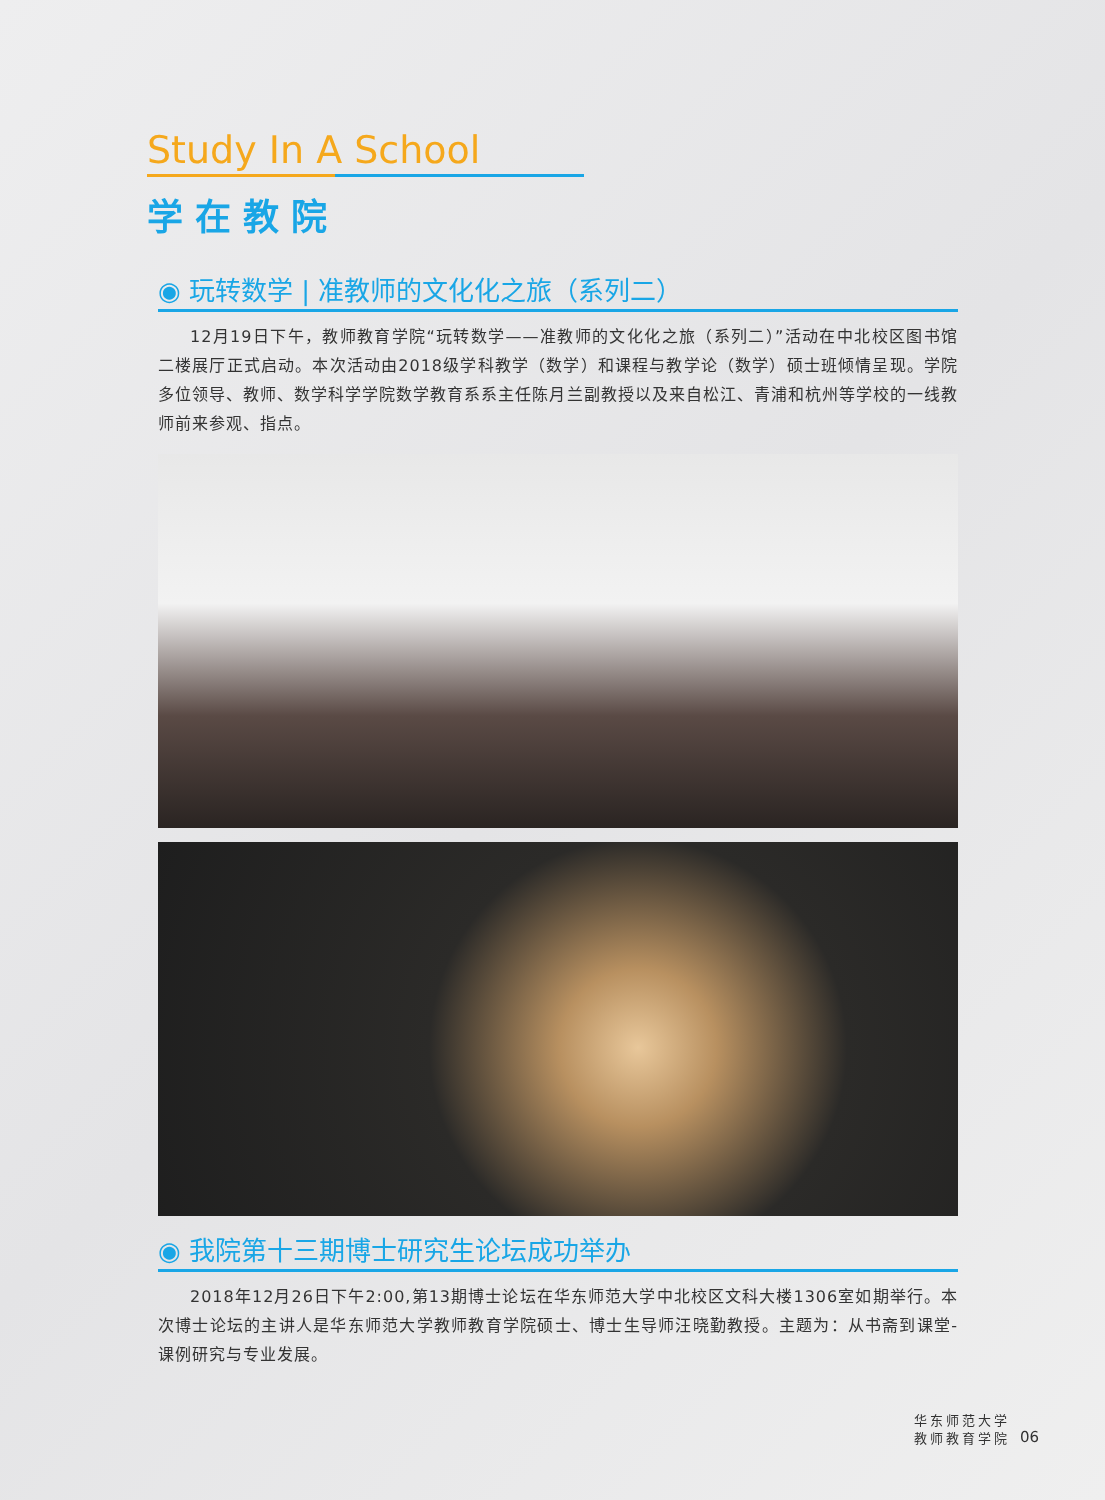Study In A School
学在教院
◉ 玩转数学 | 准教师的文化化之旅（系列二）
12月19日下午，教师教育学院“玩转数学——准教师的文化化之旅（系列二）”活动在中北校区图书馆二楼展厅正式启动。本次活动由2018级学科教学（数学）和课程与教学论（数学）硕士班倾情呈现。学院多位领导、教师、数学科学学院数学教育系系主任陈月兰副教授以及来自松江、青浦和杭州等学校的一线教师前来参观、指点。
◉ 我院第十三期博士研究生论坛成功举办
2018年12月26日下午2:00,第13期博士论坛在华东师范大学中北校区文科大楼1306室如期举行。本次博士论坛的主讲人是华东师范大学教师教育学院硕士、博士生导师汪晓勤教授。主题为：从书斋到课堂-课例研究与专业发展。
华东师范大学
教师教育学院
06